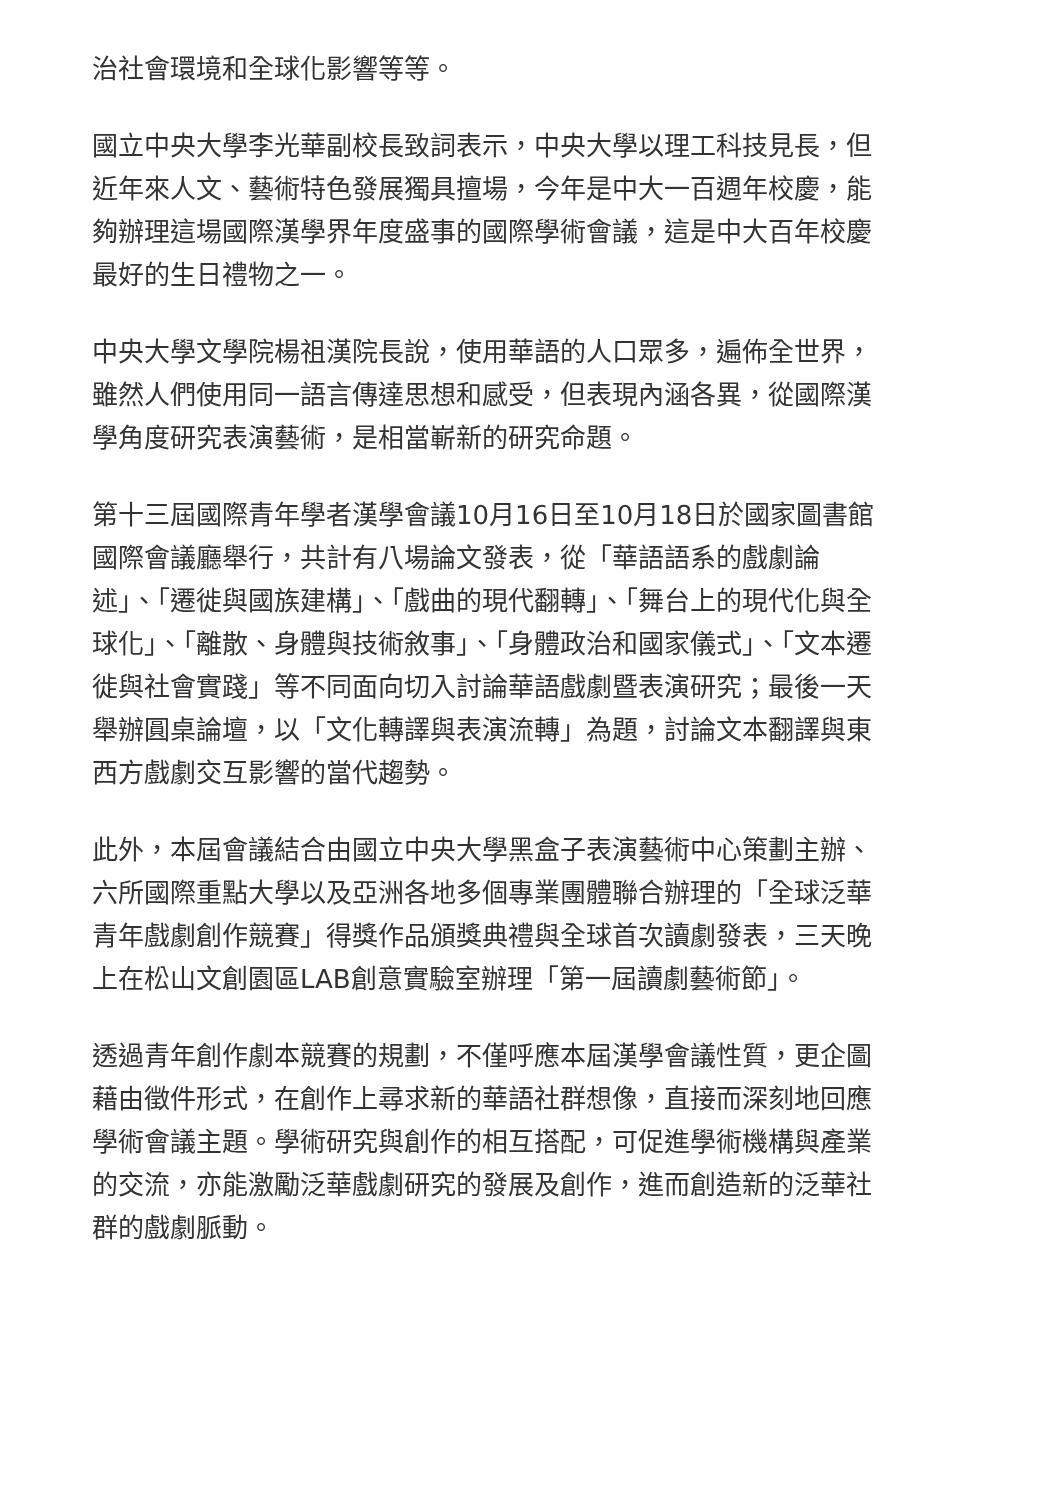治社會環境和全球化影響等等。
國立中央大學李光華副校長致詞表示，中央大學以理工科技見長，但近年來人文、藝術特色發展獨具擅場，今年是中大一百週年校慶，能夠辦理這場國際漢學界年度盛事的國際學術會議，這是中大百年校慶最好的生日禮物之一。
中央大學文學院楊祖漢院長說，使用華語的人口眾多，遍佈全世界，雖然人們使用同一語言傳達思想和感受，但表現內涵各異，從國際漢學角度研究表演藝術，是相當嶄新的研究命題。
第十三屆國際青年學者漢學會議10月16日至10月18日於國家圖書館國際會議廳舉行，共計有八場論文發表，從「華語語系的戲劇論述」、「遷徙與國族建構」、「戲曲的現代翻轉」、「舞台上的現代化與全球化」、「離散、身體與技術敘事」、「身體政治和國家儀式」、「文本遷徙與社會實踐」等不同面向切入討論華語戲劇暨表演研究；最後一天舉辦圓桌論壇，以「文化轉譯與表演流轉」為題，討論文本翻譯與東西方戲劇交互影響的當代趨勢。
此外，本屆會議結合由國立中央大學黑盒子表演藝術中心策劃主辦、六所國際重點大學以及亞洲各地多個專業團體聯合辦理的「全球泛華青年戲劇創作競賽」得獎作品頒獎典禮與全球首次讀劇發表，三天晚上在松山文創園區LAB創意實驗室辦理「第一屆讀劇藝術節」。
透過青年創作劇本競賽的規劃，不僅呼應本屆漢學會議性質，更企圖藉由徵件形式，在創作上尋求新的華語社群想像，直接而深刻地回應學術會議主題。學術研究與創作的相互搭配，可促進學術機構與產業的交流，亦能激勵泛華戲劇研究的發展及創作，進而創造新的泛華社群的戲劇脈動。